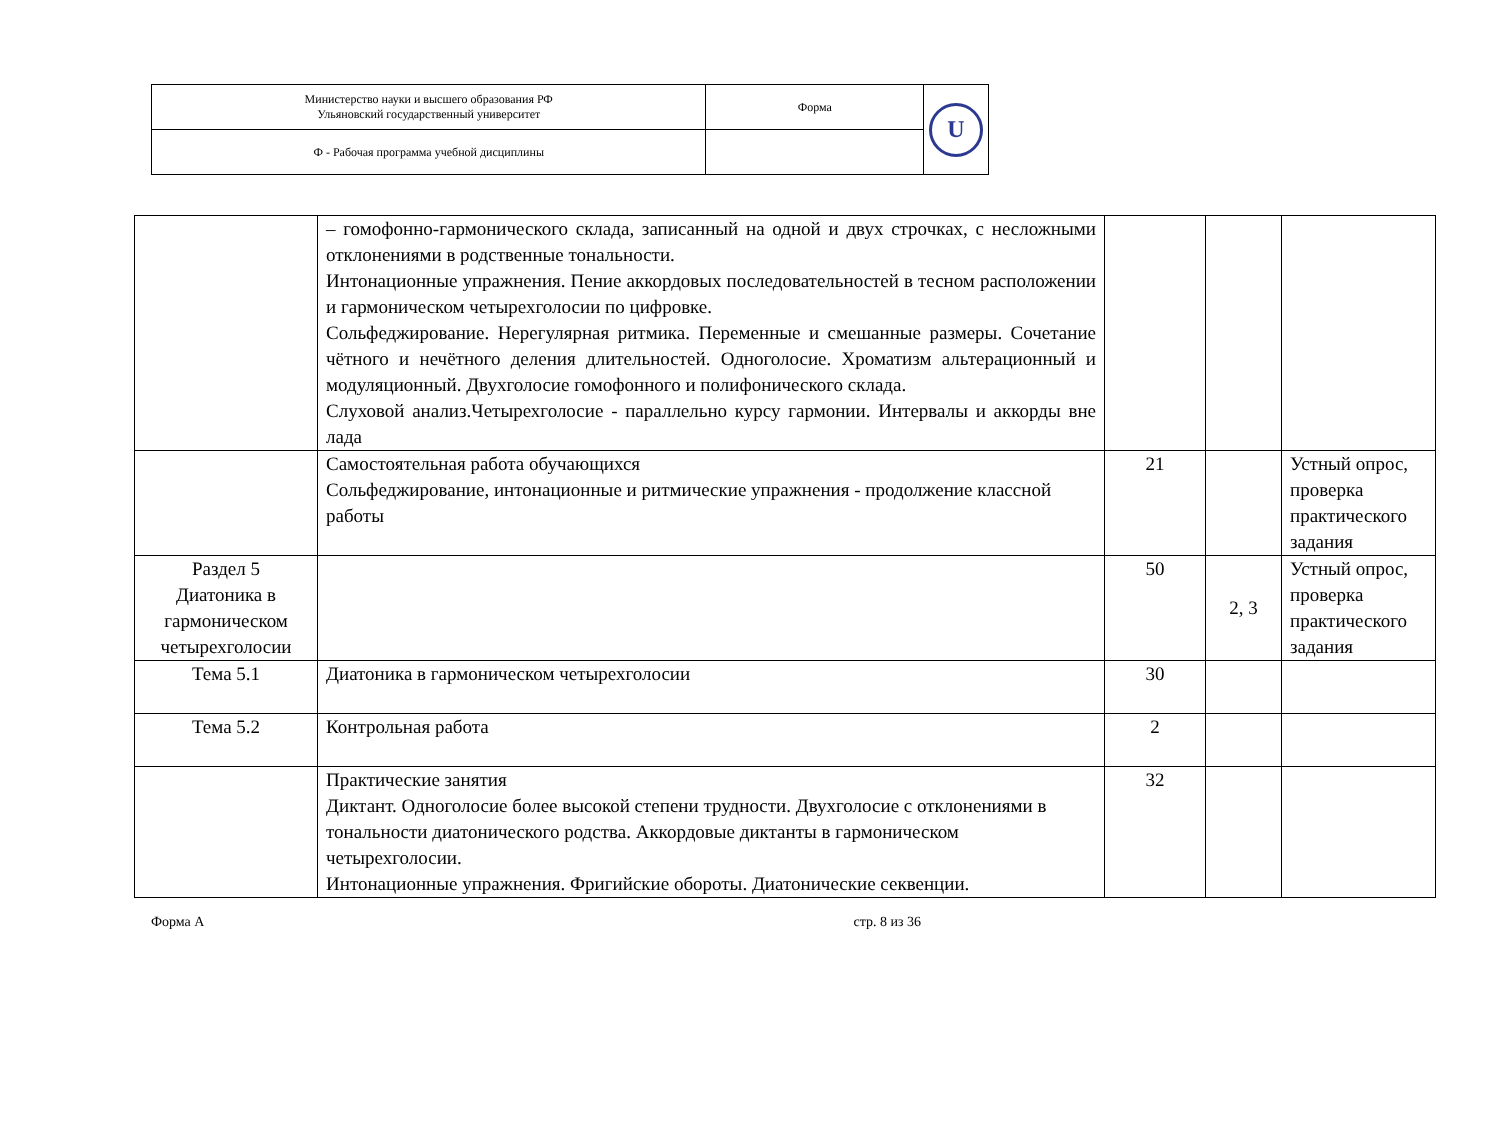| Министерство науки и высшего образования РФ Ульяновский государственный университет | Форма | U |
| Ф - Рабочая программа учебной дисциплины | | |
| | – гомофонно-гармонического склада, записанный на одной и двух строчках, с несложными отклонениями в родственные тональности. Интонационные упражнения. Пение аккордовых последовательностей в тесном расположении и гармоническом четырехголосии по цифровке. Сольфеджирование. Нерегулярная ритмика. Переменные и смешанные размеры. Сочетание чётного и нечётного деления длительностей. Одноголосие. Хроматизм альтерационный и модуляционный. Двухголосие гомофонного и полифонического склада. Слуховой анализ.Четырехголосие - параллельно курсу гармонии. Интервалы и аккорды вне лада | | | |
| | Самостоятельная работа обучающихся Сольфеджирование, интонационные и ритмические упражнения - продолжение классной работы | 21 | | Устный опрос, проверка практического задания |
| Раздел 5 Диатоника в гармоническом четырехголосии | | 50 | 2, 3 | Устный опрос, проверка практического задания |
| Тема 5.1 | Диатоника в гармоническом четырехголосии | 30 | | |
| Тема 5.2 | Контрольная работа | 2 | | |
| | Практические занятия Диктант. Одноголосие более высокой степени трудности. Двухголосие с отклонениями в тональности диатонического родства. Аккордовые диктанты в гармоническом четырехголосии. Интонационные упражнения. Фригийские обороты. Диатонические секвенции. | 32 | | |
Форма А стр. 8 из 36